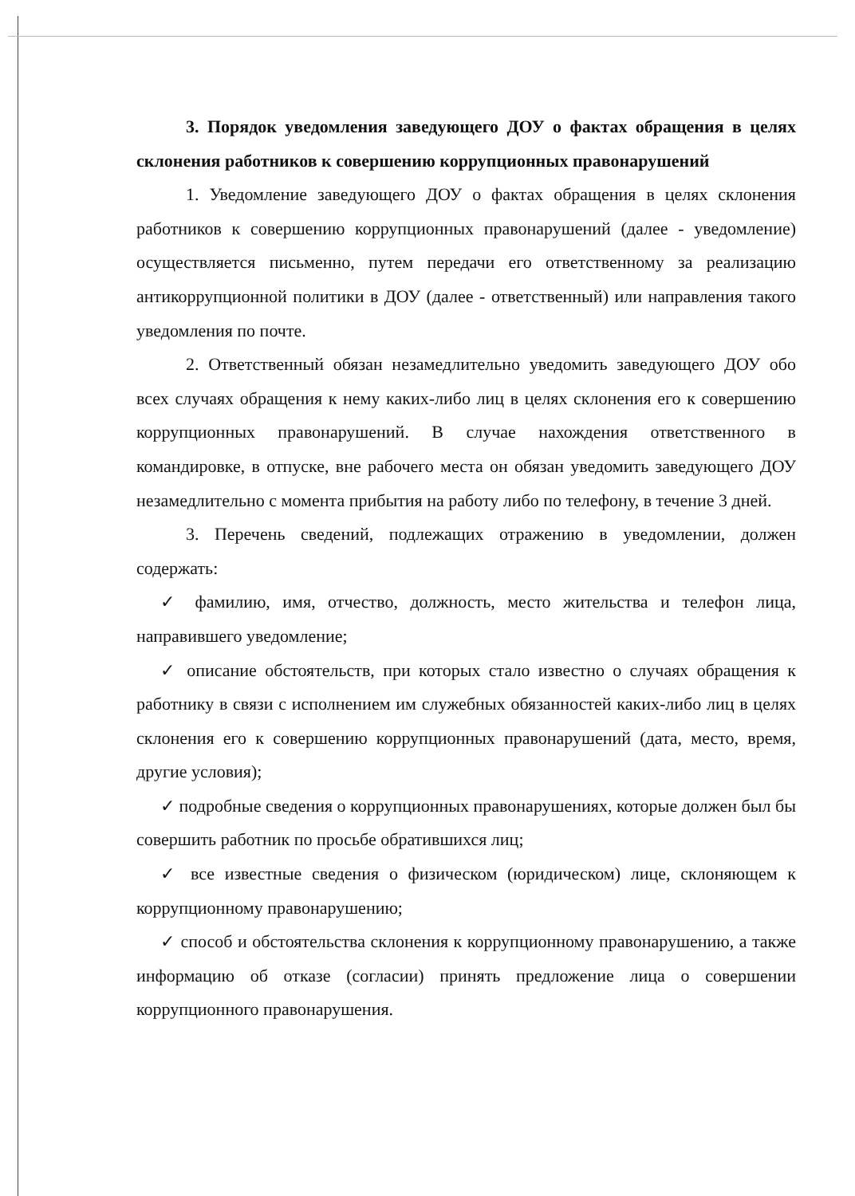3. Порядок уведомления заведующего ДОУ о фактах обращения в целях склонения работников к совершению коррупционных правонарушений
1. Уведомление заведующего ДОУ о фактах обращения в целях склонения работников к совершению коррупционных правонарушений (далее - уведомление) осуществляется письменно, путем передачи его ответственному за реализацию антикоррупционной политики в ДОУ (далее - ответственный) или направления такого уведомления по почте.
2. Ответственный обязан незамедлительно уведомить заведующего ДОУ обо всех случаях обращения к нему каких-либо лиц в целях склонения его к совершению коррупционных правонарушений. В случае нахождения ответственного в командировке, в отпуске, вне рабочего места он обязан уведомить заведующего ДОУ незамедлительно с момента прибытия на работу либо по телефону, в течение 3 дней.
3. Перечень сведений, подлежащих отражению в уведомлении, должен содержать:
✓ фамилию, имя, отчество, должность, место жительства и телефон лица, направившего уведомление;
✓ описание обстоятельств, при которых стало известно о случаях обращения к работнику в связи с исполнением им служебных обязанностей каких-либо лиц в целях склонения его к совершению коррупционных правонарушений (дата, место, время, другие условия);
✓ подробные сведения о коррупционных правонарушениях, которые должен был бы совершить работник по просьбе обратившихся лиц;
✓ все известные сведения о физическом (юридическом) лице, склоняющем к коррупционному правонарушению;
✓ способ и обстоятельства склонения к коррупционному правонарушению, а также информацию об отказе (согласии) принять предложение лица о совершении коррупционного правонарушения.